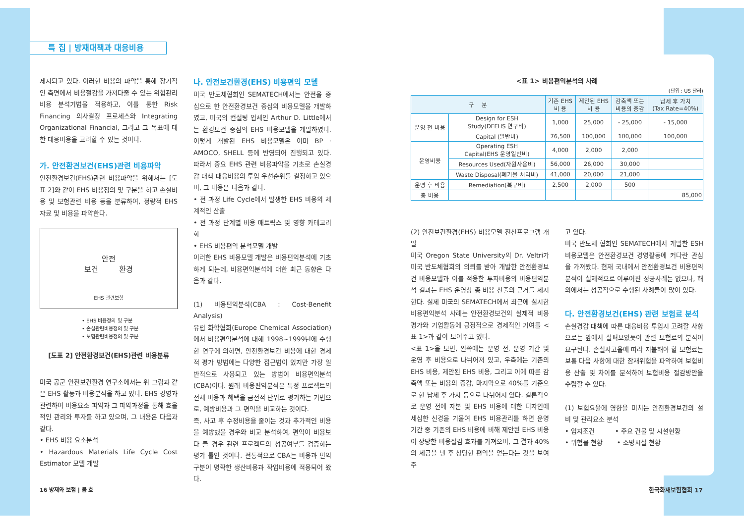특 집 | 방재대책과 대응비용
제시되고 있다. 이러한 비용의 파악을 통해 장기적인 측면에서 비용절감을 가져다줄 수 있는 위험관리비용 분석기법을 적용하고, 이를 통한 Risk Financing 의사결정 프로세스와 Integrating Organizational Financial, 그리고 그 목표에 대한 대응비용을 고려할 수 있는 것이다.
가. 안전환견보건(EHS)관련 비용파악
안전환경보건(EHS)관련 비용파악을 위해서는 [도표 2]와 같이 EHS 비용정의 및 구분을 하고 손실비용 및 보험관련 비용 등을 분류하여, 정량적 EHS 자료 및 비용을 파악한다.
안전
보건 환경
EHS 관련보험
• EHS 비용정의 및 구분
• 손실관련비용정의 및 구분
• 보험관련비용정의 및 구분
[도표 2] 안전환경보건(EHS)관련 비용분류
미국 공군 안전보건환경 연구소에서는 위 그림과 같은 EHS 활동과 비용분석을 하고 있다. EHS 경영과 관련하여 비용요소 파악과 그 파악과정을 통해 효율적인 관리와 투자를 하고 있으며, 그 내용은 다음과 같다.
• EHS 비용 요소분석
• Hazardous Materials Life Cycle Cost Estimator 모델 개발
나. 안전보건환경(EHS) 비용편익 모델
미국 반도체협회인 SEMATECH에서는 안전을 중심으로 한 안전환경보건 중심의 비용모델을 개발하였고, 미국의 컨설팅 업체인 Arthur D. Little에서는 환경보건 중심의 EHS 비용모델을 개발하였다. 이렇게 개발된 EHS 비용모델은 이미 BP · AMOCO, SHELL 등에 반영되어 진행되고 있다. 따라서 중요 EHS 관련 비용파악을 기초로 손실경감 대책 대응비용의 투입 우선순위를 결정하고 있으며, 그 내용은 다음과 같다.
• 전 과정 Life Cycle에서 발생한 EHS 비용의 체계적인 산출
• 전 과정 단계별 비용 매트릭스 및 영향 카테고리화
• EHS 비용편익 분석모델 개발
이러한 EHS 비용모델 개발은 비용편익분석에 기초하게 되는데, 비용편익분석에 대한 최근 동향은 다음과 같다.
(1) 비용편익분석(CBA : Cost-Benefit Analysis)
유럽 화학협회(Europe Chemical Association)에서 비용편익분석에 대해 1998~1999년에 수행한 연구에 의하면, 안전환경보건 비용에 대한 경제적 평가 방법에는 다양한 접근법이 있지만 가장 일반적으로 사용되고 있는 방법이 비용편익분석(CBA)이다. 원래 비용편익분석은 특정 프로젝트의 전체 비용과 혜택을 금전적 단위로 평가하는 기법으로, 예방비용과 그 편익을 비교하는 것이다.
즉, 사고 후 수정비용을 줄이는 것과 추가적인 비용을 예방했을 경우와 비교 분석하여, 편익이 비용보다 클 경우 관련 프로젝트의 성공여부를 검증하는 평가 툴인 것이다. 전통적으로 CBA는 비용과 편익구분이 명확한 생산비용과 작업비용에 적용되어 왔다.
<표 1> 비용편익분석의 사례
(단위 : US 달러)
| 구 분 | | 기존 EHS 비 용 | 제안된 EHS 비 용 | 감축액 또는 비용의 증감 | 납세 후 가치 (Tax Rate=40%) |
| --- | --- | --- | --- | --- | --- |
| 운영 전 비용 | Design for ESH Study(DFEHS 연구비) | 1,000 | 25,000 | - 25,000 | - 15,000 |
| | Capital (일반비) | 76,500 | 100,000 | 100,000 | 100,000 |
| 운영비용 | Operating ESH Capital(EHS 운영일반비) | 4,000 | 2,000 | 2,000 | |
| | Resources Used(자원사용비) | 56,000 | 26,000 | 30,000 | |
| | Waste Disposal(폐기물 처리비) | 41,000 | 20,000 | 21,000 | |
| 운영 후 비용 | Remediation(복구비) | 2,500 | 2,000 | 500 | |
| 총 비용 | | | | | 85,000 |
(2) 안전보건환경(EHS) 비용모델 전산프로그램 개발
미국 Oregon State University의 Dr. Veltri가 미국 반도체협회의 의뢰를 받아 개발한 안전환경보건 비용모델과 이를 적용한 투자비용의 비용편익분석 결과는 EHS 운영상 총 비용 산출의 근거를 제시한다. 실제 미국의 SEMATECH에서 최근에 실시한 비용편익분석 사례는 안전환경보건의 실제적 비용평가와 기업활동에 긍정적으로 경제적인 기여를 <표 1>과 같이 보여주고 있다.
<표 1>을 보면, 왼쪽에는 운영 전, 운영 기간 및 운영 후 비용으로 나뉘어져 있고, 우측에는 기존의 EHS 비용, 제안된 EHS 비용, 그리고 이에 따른 감축액 또는 비용의 증감, 마지막으로 40%를 기준으로 한 납세 후 가치 등으로 나뉘어져 있다. 결론적으로 운영 전에 자본 및 EHS 비용에 대한 디자인에 세심한 신경을 기울여 EHS 비용관리를 하면 운영기간 중 기존의 EHS 비용에 비해 제안된 EHS 비용이 상당한 비용절감 효과를 가져오며, 그 결과 40%의 세금을 낸 후 상당한 편익을 얻는다는 것을 보여주
고 있다.
미국 반도체 협회인 SEMATECH에서 개발한 ESH 비용모델은 안전환경보건 경영활동에 커다란 관심을 가져왔다. 현재 국내에서 안전환경보건 비용편익분석이 실제적으로 이루어진 성공사례는 없으나, 해외에서는 성공적으로 수행된 사례들이 많이 있다.
다. 안전환경보건(EHS) 관련 보험료 분석
손실경감 대책에 따른 대응비용 투입시 고려할 사항으로는 앞에서 살펴보았듯이 관련 보험료의 분석이 요구된다. 손실사고율에 따라 지불해야 할 보험료는 보통 다음 사항에 대한 잠재위험을 파악하여 보험비용 산출 및 차이를 분석하여 보험비용 절감방안을 수립할 수 있다.
(1) 보험요율에 영향을 미치는 안전환경보건의 설비 및 관리요소 분석
• 입지조건 • 주요 건물 및 시설현황
• 위험물 현황 • 소방시설 현황
16 방재와 보험 | 봄 호 한국화재보험협회 17